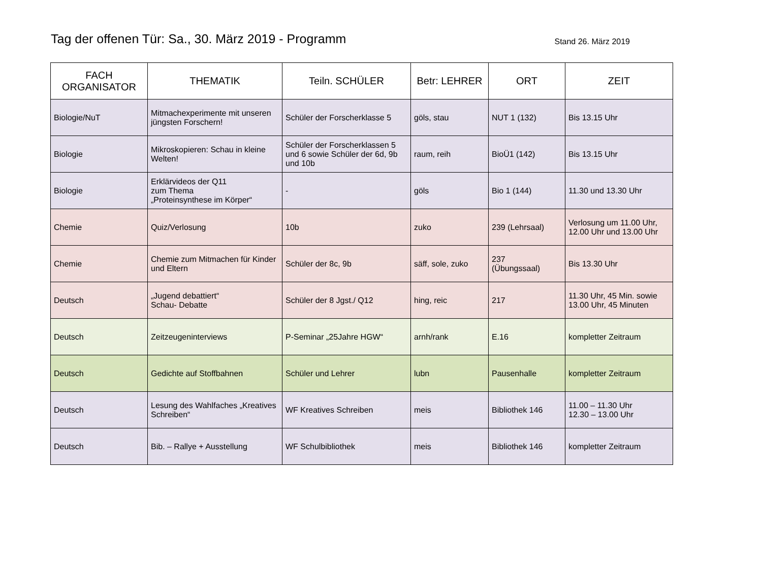Tag der offenen Tür: Sa., 30. März 2019 - Programm
Stand 26. März 2019
| FACH ORGANISATOR | THEMATIK | Teiln. SCHÜLER | Betr: LEHRER | ORT | ZEIT |
| --- | --- | --- | --- | --- | --- |
| Biologie/NuT | Mitmachexperimente mit unseren jüngsten Forschern! | Schüler der Forscherklasse 5 | göls, stau | NUT 1 (132) | Bis 13.15 Uhr |
| Biologie | Mikroskopieren: Schau in kleine Welten! | Schüler der Forscherklassen 5 und 6 sowie Schüler der 6d, 9b und 10b | raum, reih | BioÜ1 (142) | Bis 13.15 Uhr |
| Biologie | Erklärvideos der Q11 zum Thema „Proteinsynthese im Körper“ | - | göls | Bio 1 (144) | 11.30 und 13.30 Uhr |
| Chemie | Quiz/Verlosung | 10b | zuko | 239 (Lehrsaal) | Verlosung um 11.00 Uhr, 12.00 Uhr und 13.00 Uhr |
| Chemie | Chemie zum Mitmachen für Kinder und Eltern | Schüler der 8c, 9b | säff, sole, zuko | 237 (Übungssaal) | Bis 13.30 Uhr |
| Deutsch | „Jugend debattiert“ Schau- Debatte | Schüler der 8 Jgst./ Q12 | hing, reic | 217 | 11.30 Uhr, 45 Min. sowie 13.00 Uhr, 45 Minuten |
| Deutsch | Zeitzeugeninterviews | P-Seminar „25Jahre HGW“ | arnh/rank | E.16 | kompletter Zeitraum |
| Deutsch | Gedichte auf Stoffbahnen | Schüler und Lehrer | lubn | Pausenhalle | kompletter Zeitraum |
| Deutsch | Lesung des Wahlfaches „Kreatives Schreiben“ | WF Kreatives Schreiben | meis | Bibliothek 146 | 11.00 – 11.30 Uhr 12.30 – 13.00 Uhr |
| Deutsch | Bib. – Rallye + Ausstellung | WF Schulbibliothek | meis | Bibliothek 146 | kompletter Zeitraum |